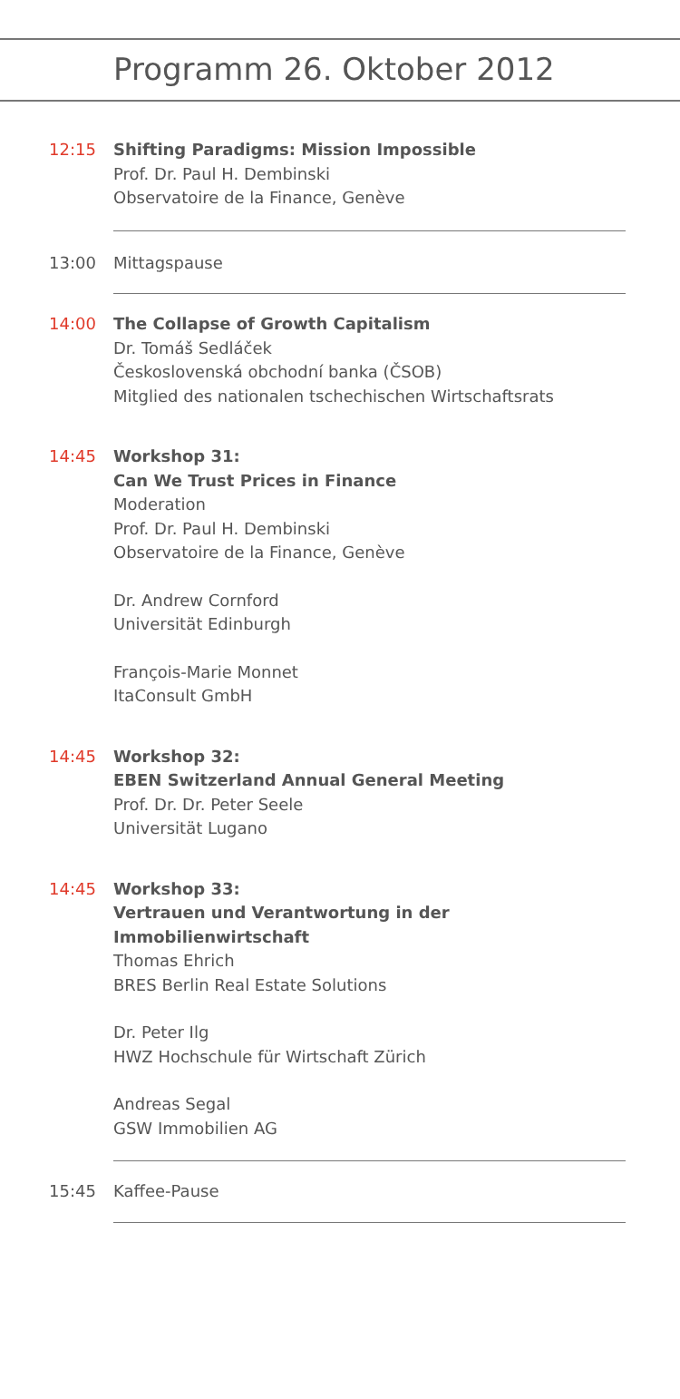Programm 26. Oktober 2012
12:15 Shifting Paradigms: Mission Impossible
Prof. Dr. Paul H. Dembinski
Observatoire de la Finance, Genève
13:00 Mittagspause
14:00 The Collapse of Growth Capitalism
Dr. Tomáš Sedláček
Československá obchodní banka (ČSOB)
Mitglied des nationalen tschechischen Wirtschaftsrats
14:45 Workshop 31:
Can We Trust Prices in Finance
Moderation
Prof. Dr. Paul H. Dembinski
Observatoire de la Finance, Genève
Dr. Andrew Cornford
Universität Edinburgh
François-Marie Monnet
ItaConsult GmbH
14:45 Workshop 32:
EBEN Switzerland Annual General Meeting
Prof. Dr. Dr. Peter Seele
Universität Lugano
14:45 Workshop 33:
Vertrauen und Verantwortung in der
Immobilienwirtschaft
Thomas Ehrich
BRES Berlin Real Estate Solutions
Dr. Peter Ilg
HWZ Hochschule für Wirtschaft Zürich
Andreas Segal
GSW Immobilien AG
15:45 Kaffee-Pause